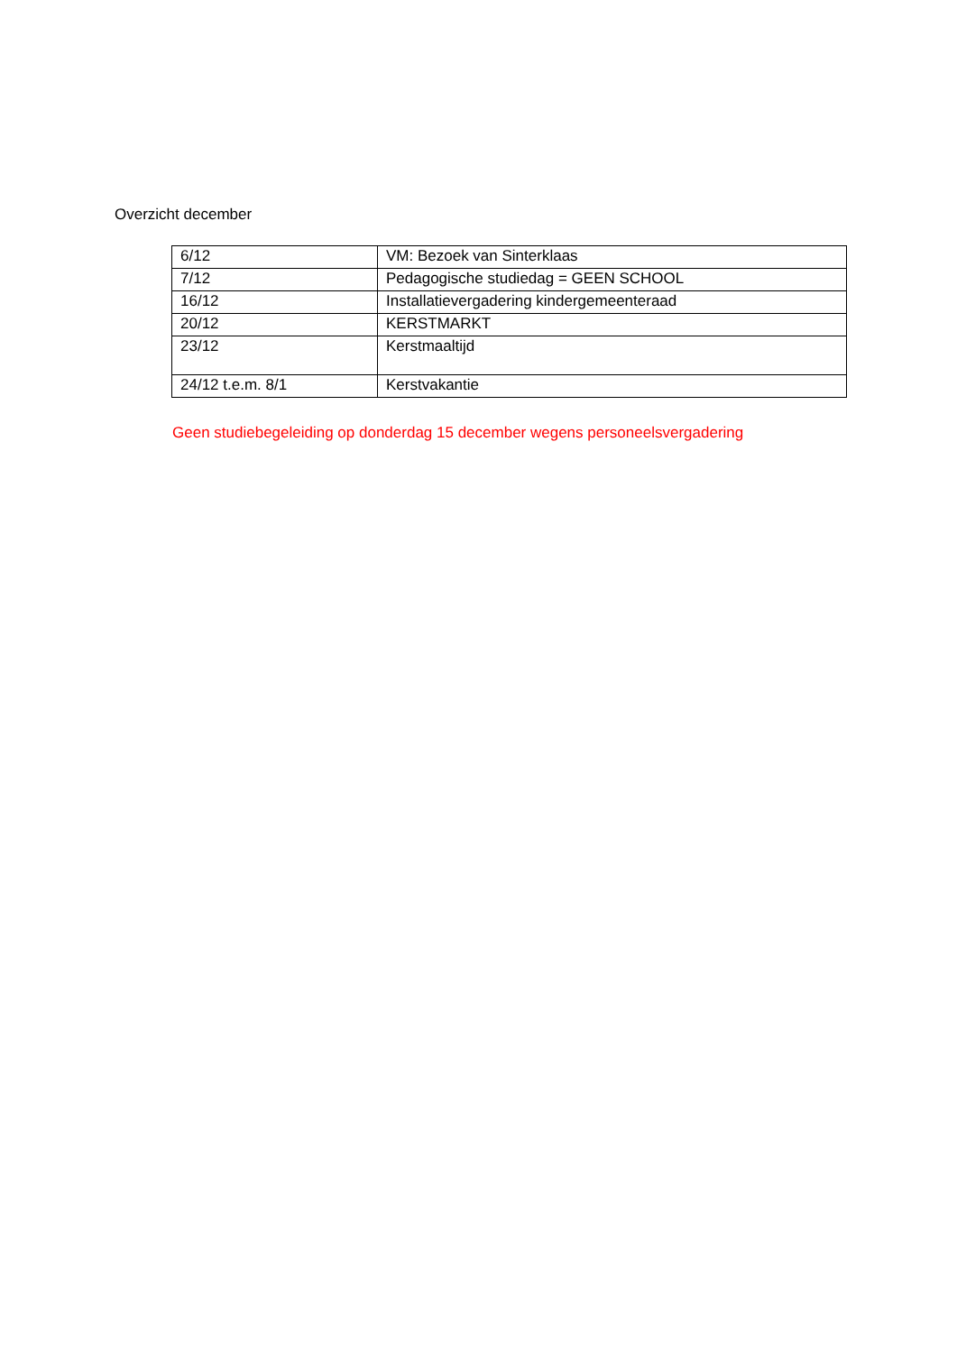Overzicht december
| 6/12 | VM: Bezoek van Sinterklaas |
| 7/12 | Pedagogische studiedag = GEEN SCHOOL |
| 16/12 | Installatievergadering kindergemeenteraad |
| 20/12 | KERSTMARKT |
| 23/12 | Kerstmaaltijd |
| 24/12 t.e.m. 8/1 | Kerstvakantie |
Geen studiebegeleiding op donderdag 15 december wegens personeelsvergadering